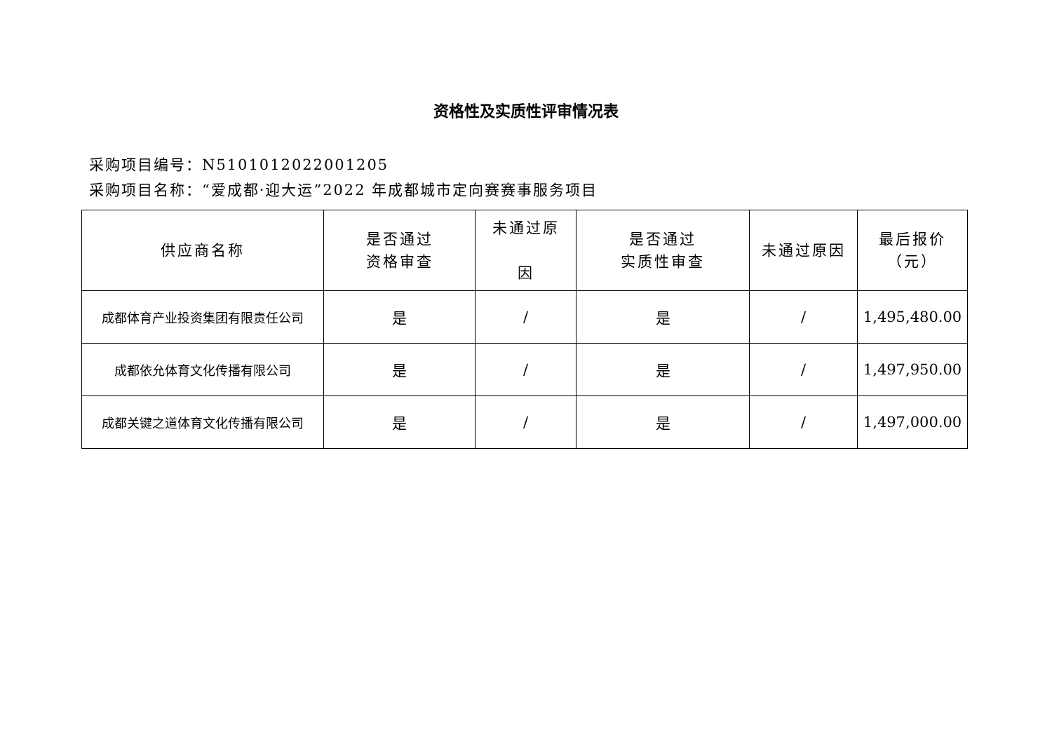资格性及实质性评审情况表
采购项目编号：N5101012022001205
采购项目名称：“爱成都·迎大运”2022 年成都城市定向赛赛事服务项目
| 供应商名称 | 是否通过 资格审查 | 未通过原 因 | 是否通过 实质性审查 | 未通过原因 | 最后报价 （元） |
| --- | --- | --- | --- | --- | --- |
| 成都体育产业投资集团有限责任公司 | 是 | / | 是 | / | 1,495,480.00 |
| 成都依允体育文化传播有限公司 | 是 | / | 是 | / | 1,497,950.00 |
| 成都关键之道体育文化传播有限公司 | 是 | / | 是 | / | 1,497,000.00 |